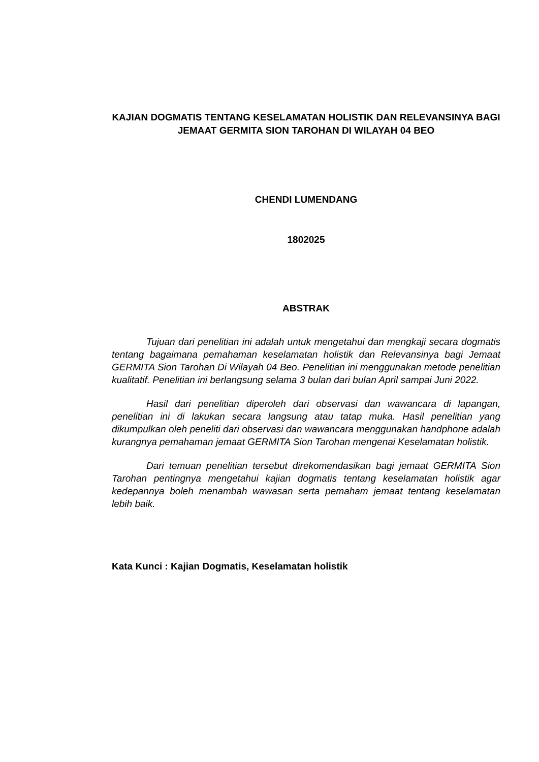KAJIAN DOGMATIS TENTANG KESELAMATAN HOLISTIK DAN RELEVANSINYA BAGI JEMAAT GERMITA SION TAROHAN DI WILAYAH 04 BEO
CHENDI LUMENDANG
1802025
ABSTRAK
Tujuan dari penelitian ini adalah untuk mengetahui dan mengkaji secara dogmatis tentang bagaimana pemahaman keselamatan holistik dan Relevansinya bagi Jemaat GERMITA Sion Tarohan Di Wilayah 04 Beo. Penelitian ini menggunakan metode penelitian kualitatif. Penelitian ini berlangsung selama 3 bulan dari bulan April sampai Juni 2022.
Hasil dari penelitian diperoleh dari observasi dan wawancara di lapangan, penelitian ini di lakukan secara langsung atau tatap muka. Hasil penelitian yang dikumpulkan oleh peneliti dari observasi dan wawancara menggunakan handphone adalah kurangnya pemahaman jemaat GERMITA Sion Tarohan mengenai Keselamatan holistik.
Dari temuan penelitian tersebut direkomendasikan bagi jemaat GERMITA Sion Tarohan pentingnya mengetahui kajian dogmatis tentang keselamatan holistik agar kedepannya boleh menambah wawasan serta pemaham jemaat tentang keselamatan lebih baik.
Kata Kunci : Kajian Dogmatis, Keselamatan holistik